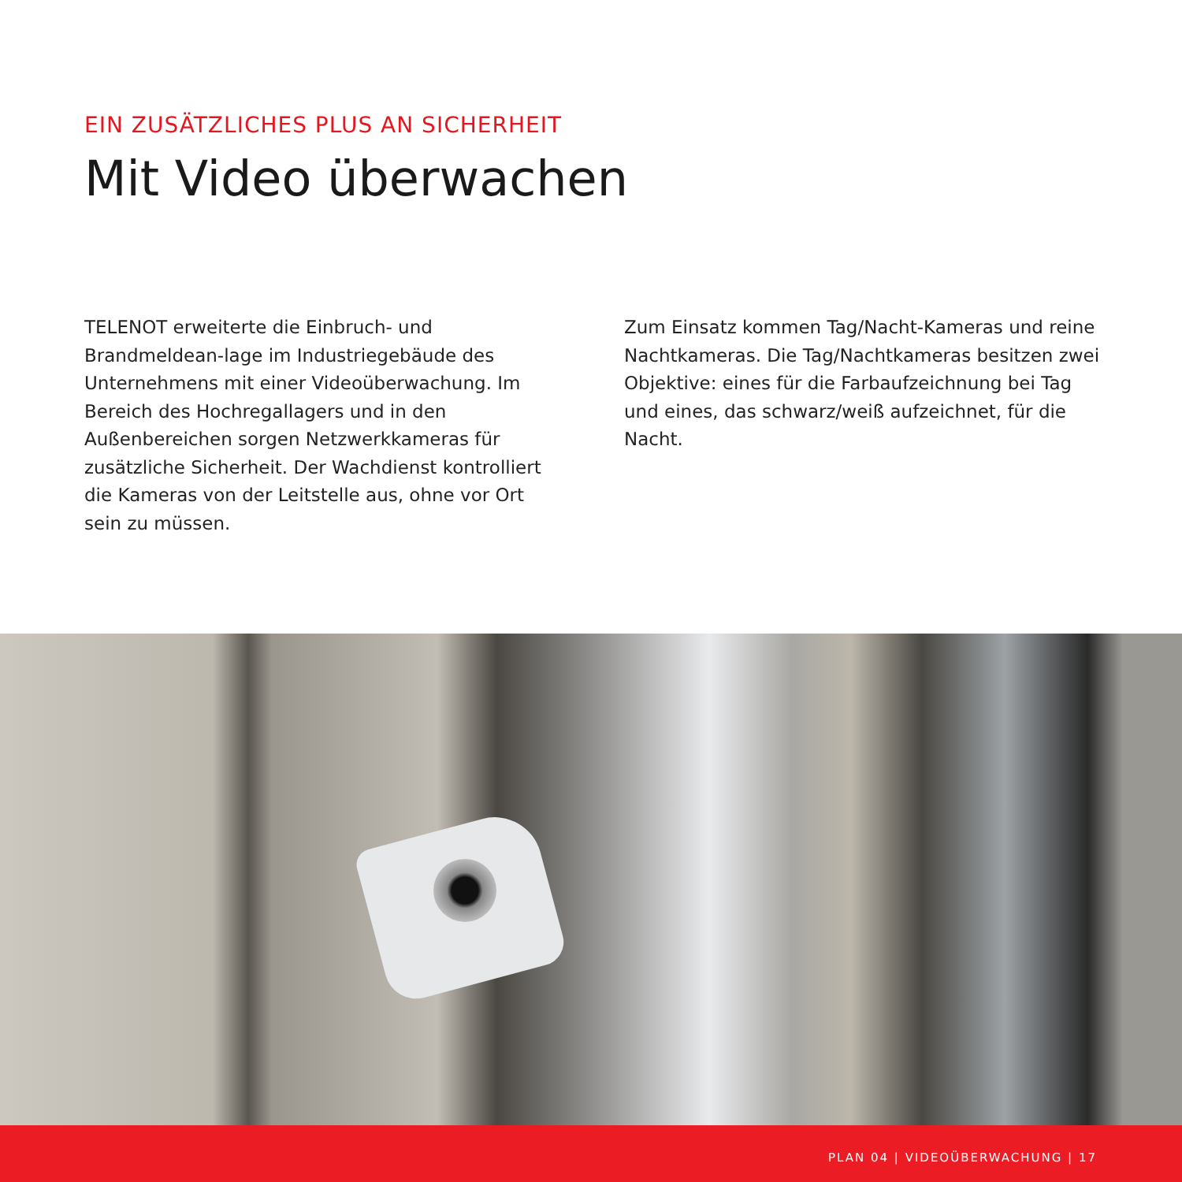EIN ZUSÄTZLICHES PLUS AN SICHERHEIT
Mit Video überwachen
TELENOT erweiterte die Einbruch- und Brandmeldean-lage im Industriegebäude des Unternehmens mit einer Videoüberwachung. Im Bereich des Hochregallagers und in den Außenbereichen sorgen Netzwerkkameras für zusätzliche Sicherheit. Der Wachdienst kontrolliert die Kameras von der Leitstelle aus, ohne vor Ort sein zu müssen.
Zum Einsatz kommen Tag/Nacht-Kameras und reine Nachtkameras. Die Tag/Nachtkameras besitzen zwei Objektive: eines für die Farbaufzeichnung bei Tag und eines, das schwarz/weiß aufzeichnet, für die Nacht.
PLAN 04 | VIDEOÜBERWACHUNG | 17